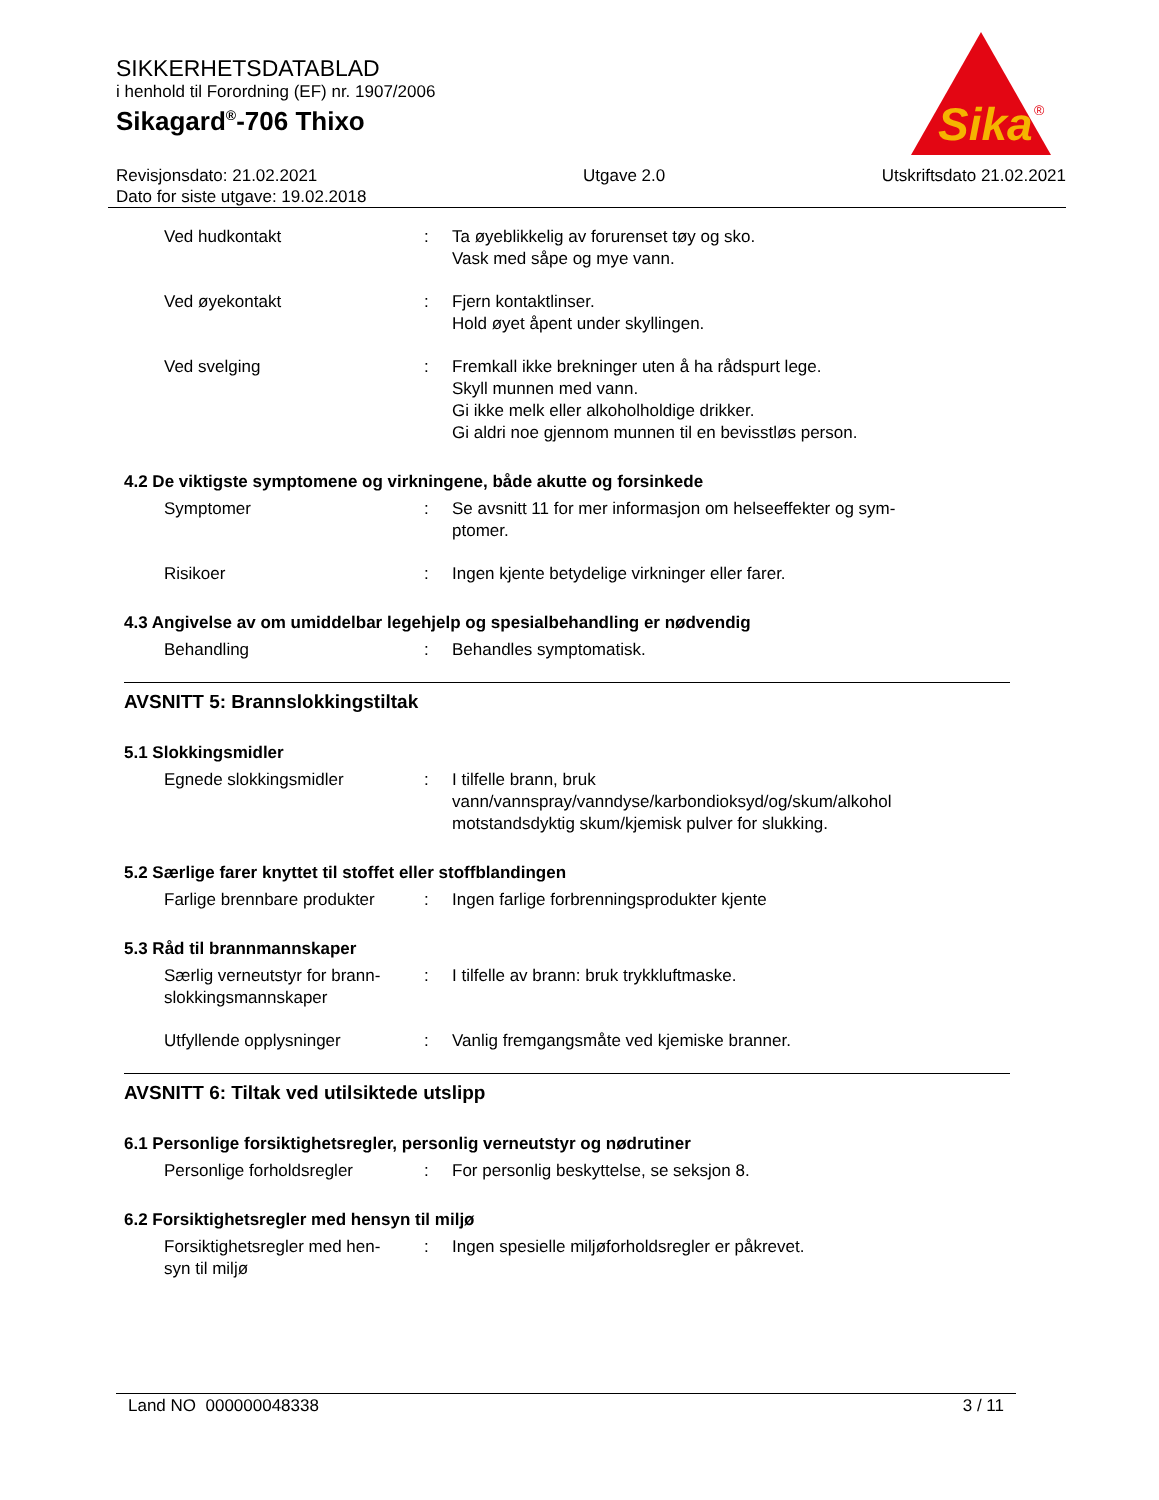Sika
®
SIKKERHETSDATABLAD
i henhold til Forordning (EF) nr. 1907/2006
Sikagard<sup>®</sup>-706 Thixo
Revisjonsdato: 21.02.2021
Dato for siste utgave: 19.02.2018
Utgave 2.0 Utskriftsdato 21.02.2021
Ved hudkontakt : Ta øyeblikkelig av forurenset tøy og sko.
Vask med såpe og mye vann.
Ved øyekontakt : Fjern kontaktlinser.
Hold øyet åpent under skyllingen.
Ved svelging : Fremkall ikke brekninger uten å ha rådspurt lege.
Skyll munnen med vann.
Gi ikke melk eller alkoholholdige drikker.
Gi aldri noe gjennom munnen til en bevisstløs person.
4.2 De viktigste symptomene og virkningene, både akutte og forsinkede
Symptomer : Se avsnitt 11 for mer informasjon om helseeffekter og sym-
ptomer.
Risikoer : Ingen kjente betydelige virkninger eller farer.
4.3 Angivelse av om umiddelbar legehjelp og spesialbehandling er nødvendig
Behandling : Behandles symptomatisk.
AVSNITT 5: Brannslokkingstiltak
5.1 Slokkingsmidler
Egnede slokkingsmidler : I tilfelle brann, bruk
vann/vannspray/vanndyse/karbondioksyd/og/skum/alkohol
motstandsdyktig skum/kjemisk pulver for slukking.
5.2 Særlige farer knyttet til stoffet eller stoffblandingen
Farlige brennbare produkter
: Ingen farlige forbrenningsprodukter kjente
5.3 Råd til brannmannskaper
Særlig verneutstyr for brann-
slokkingsmannskaper
: I tilfelle av brann: bruk trykkluftmaske.
Utfyllende opplysninger : Vanlig fremgangsmåte ved kjemiske branner.
AVSNITT 6: Tiltak ved utilsiktede utslipp
6.1 Personlige forsiktighetsregler, personlig verneutstyr og nødrutiner
Personlige forholdsregler : For personlig beskyttelse, se seksjon 8.
6.2 Forsiktighetsregler med hensyn til miljø
Forsiktighetsregler med hen-
syn til miljø
: Ingen spesielle miljøforholdsregler er påkrevet.
Land NO 000000048338 3 / 11